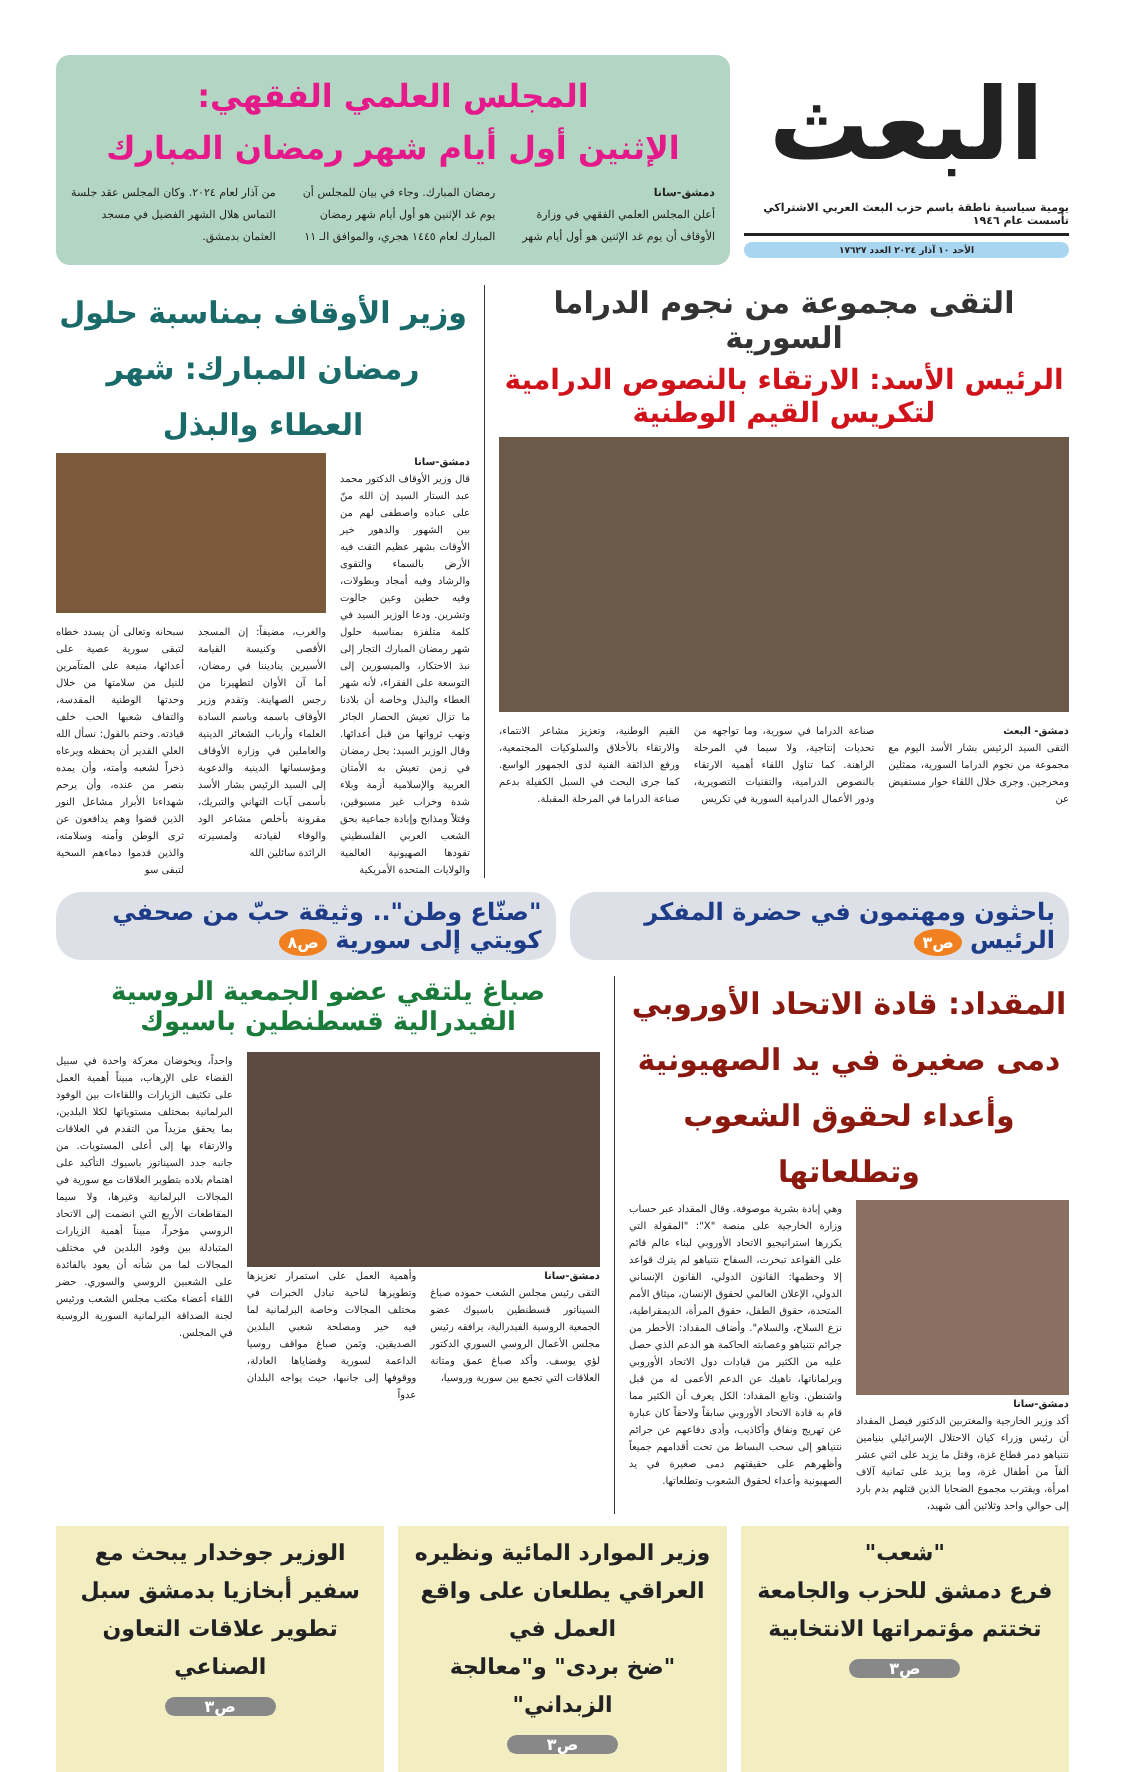البعث
يومية سياسية ناطقة باسم حزب البعث العربي الاشتراكي تأسست عام ١٩٤٦
الأحد ١٠ آذار ٢٠٢٤ العدد ١٧٦٢٧
المجلس العلمي الفقهي:
الإثنين أول أيام شهر رمضان المبارك
دمشق-سانا
أعلن المجلس العلمي الفقهي في وزارة الأوقاف أن يوم غد الإثنين هو أول أيام شهر رمضان المبارك. وجاء في بيان للمجلس أن يوم غد الإثنين هو أول أيام شهر رمضان المبارك لعام ١٤٤٥ هجري، والموافق الـ ١١ من آذار لعام ٢٠٢٤. وكان المجلس عقد جلسة التماس هلال الشهر الفضيل في مسجد العثمان بدمشق.
التقى مجموعة من نجوم الدراما السورية
الرئيس الأسد: الارتقاء بالنصوص الدرامية لتكريس القيم الوطنية
دمشق- البعث
التقى السيد الرئيس بشار الأسد اليوم مع مجموعة من نجوم الدراما السورية، ممثلين ومخرجين. وجرى خلال اللقاء حوار مستفيض عن
صناعة الدراما في سورية، وما تواجهه من تحديات إنتاجية، ولا سيما في المرحلة الراهنة. كما تناول اللقاء أهمية الارتقاء بالنصوص الدرامية، والتقنيات التصويرية، ودور الأعمال الدرامية السورية في تكريس
القيم الوطنية، وتعزيز مشاعر الانتماء، والارتقاء بالأخلاق والسلوكيات المجتمعية، ورفع الذائقة الفنية لدى الجمهور الواسع. كما جرى البحث في السبل الكفيلة بدعم صناعة الدراما في المرحلة المقبلة.
وزير الأوقاف بمناسبة حلول
رمضان المبارك: شهر العطاء والبذل
دمشق-سانا
قال وزير الأوقاف الدكتور محمد عبد الستار السيد إن الله منّ على عباده واصطفى لهم من بين الشهور والدهور خير الأوقات بشهر عظيم التقت فيه الأرض بالسماء والتقوى والرشاد وفيه أمجاد وبطولات، وفيه حطين وعين جالوت وتشرين. ودعا الوزير السيد في كلمة متلفزة بمناسبة حلول شهر رمضان المبارك التجار إلى نبذ الاحتكار، والميسورين إلى التوسعة على الفقراء، لأنه شهر العطاء والبذل وخاصة أن بلادنا ما تزال تعيش الحصار الجائر ونهب ثرواتها من قبل أعدائها. وقال الوزير السيد: يحل رمضان في زمن تعيش به الأمتان العربية والإسلامية أزمة وبلاء شدة وخراب غير مسبوقين، وقتلاً ومذابح وإبادة جماعية بحق الشعب العربي الفلسطيني تقودها الصهيونية العالمية والولايات المتحدة الأمريكية
والغرب، مضيفاً: إن المسجد الأقصى وكنيسة القيامة الأسيرين يناديننا في رمضان، أما آن الأوان لتطهيرنا من رجس الصهاينة. وتقدم وزير الأوقاف باسمه وباسم السادة العلماء وأرباب الشعائر الدينية والعاملين في وزارة الأوقاف ومؤسساتها الدينية والدعوية إلى السيد الرئيس بشار الأسد بأسمى آيات التهاني والتبريك، مقرونة بأخلص مشاعر الود والوفاء لقيادته ولمسيرته الرائدة سائلين الله
سبحانه وتعالى أن يسدد خطاه لتبقى سورية عصية على أعدائها، منيعة على المتآمرين للنيل من سلامتها من خلال وحدتها الوطنية المقدسة، والتفاف شعبها الحب خلف قيادته. وختم بالقول: نسأل الله العلي القدير أن يحفظه ويرعاه ذخراً لشعبه وأمته، وأن يمده بنصر من عنده، وأن يرحم شهداءنا الأبرار مشاعل النور الذين قضوا وهم يدافعون عن ثرى الوطن وأمنه وسلامته، والذين قدموا دماءهم السخية لتبقى سو
باحثون ومهتمون في حضرة المفكر الرئيس ص٣
"صنّاع وطن".. وثيقة حبّ من صحفي كويتي إلى سورية ص٨
المقداد: قادة الاتحاد الأوروبي دمى صغيرة في يد الصهيونية وأعداء لحقوق الشعوب وتطلعاتها
دمشق-سانا
أكد وزير الخارجية والمغتربين الدكتور فيصل المقداد أن رئيس وزراء كيان الاحتلال الإسرائيلي بنيامين نتنياهو دمر قطاع غزة، وقتل ما يزيد على اثني عشر ألفاً من أطفال غزة، وما يزيد على ثمانية آلاف امرأة، ويقترب مجموع الضحايا الذين قتلهم بدم بارد إلى حوالي واحد وثلاثين ألف شهيد،
وهي إبادة بشرية موصوفة. وقال المقداد عبر حساب وزارة الخارجية على منصة "X": "المقولة التي يكررها استراتيجيو الاتحاد الأوروبي لبناء عالم قائم على القواعد تبخرت، السفاح نتنياهو لم يترك قواعد إلا وحطمها: القانون الدولي، القانون الإنساني الدولي، الإعلان العالمي لحقوق الإنسان، ميثاق الأمم المتحدة، حقوق الطفل، حقوق المرأة، الديمقراطية، نزع السلاح، والسلام". وأضاف المقداد: الأخطر من جرائم نتنياهو وعصابته الحاكمة هو الدعم الذي حصل عليه من الكثير من قيادات دول الاتحاد الأوروبي وبرلماناتها، ناهيك عن الدعم الأعمى له من قبل واشنطن. وتابع المقداد: الكل يعرف أن الكثير مما قام به قادة الاتحاد الأوروبي سابقاً ولاحقاً كان عبارة عن تهريج ونفاق وأكاذيب، وأدى دفاعهم عن جرائم نتنياهو إلى سحب البساط من تحت أقدامهم جميعاً وأظهرهم على حقيقتهم دمى صغيرة في يد الصهيونية وأعداء لحقوق الشعوب وتطلعاتها.
صباغ يلتقي عضو الجمعية الروسية الفيدرالية قسطنطين باسيوك
دمشق-سانا
التقى رئيس مجلس الشعب حموده صباغ السيناتور قسطنطين باسيوك عضو الجمعية الروسية الفيدرالية، يرافقه رئيس مجلس الأعمال الروسي السوري الدكتور لؤي يوسف. وأكد صباغ عمق ومتانة العلاقات التي تجمع بين سورية وروسيا،
وأهمية العمل على استمرار تعزيزها وتطويرها لناحية تبادل الخبرات في مختلف المجالات وخاصة البرلمانية لما فيه خير ومصلحة شعبي البلدين الصديقين. وثمن صباغ مواقف روسيا الداعمة لسورية وقضاياها العادلة، ووقوفها إلى جانبها، حيث يواجه البلدان عدواً
واحداً، ويخوضان معركة واحدة في سبيل القضاء على الإرهاب، مبيناً أهمية العمل على تكثيف الزيارات واللقاءات بين الوفود البرلمانية بمختلف مستوياتها لكلا البلدين، بما يحقق مزيداً من التقدم في العلاقات والارتقاء بها إلى أعلى المستويات. من جانبه جدد السيناتور باسيوك التأكيد على اهتمام بلاده بتطوير العلاقات مع سورية في المجالات البرلمانية وغيرها، ولا سيما المقاطعات الأربع التي انضمت إلى الاتحاد الروسي مؤخراً، مبيناً أهمية الزيارات المتبادلة بين وفود البلدين في مختلف المجالات لما من شأنه أن يعود بالفائدة على الشعبين الروسي والسوري. حضر اللقاء أعضاء مكتب مجلس الشعب ورئيس لجنة الصداقة البرلمانية السورية الروسية في المجلس.
"شعب"
فرع دمشق للحزب والجامعة
تختتم مؤتمراتها الانتخابية
ص٣
وزير الموارد المائية ونظيره
العراقي يطلعان على واقع العمل في
"ضخ بردى" و"معالجة الزبداني"
ص٣
الوزير جوخدار يبحث مع
سفير أبخازيا بدمشق سبل
تطوير علاقات التعاون الصناعي
ص٣